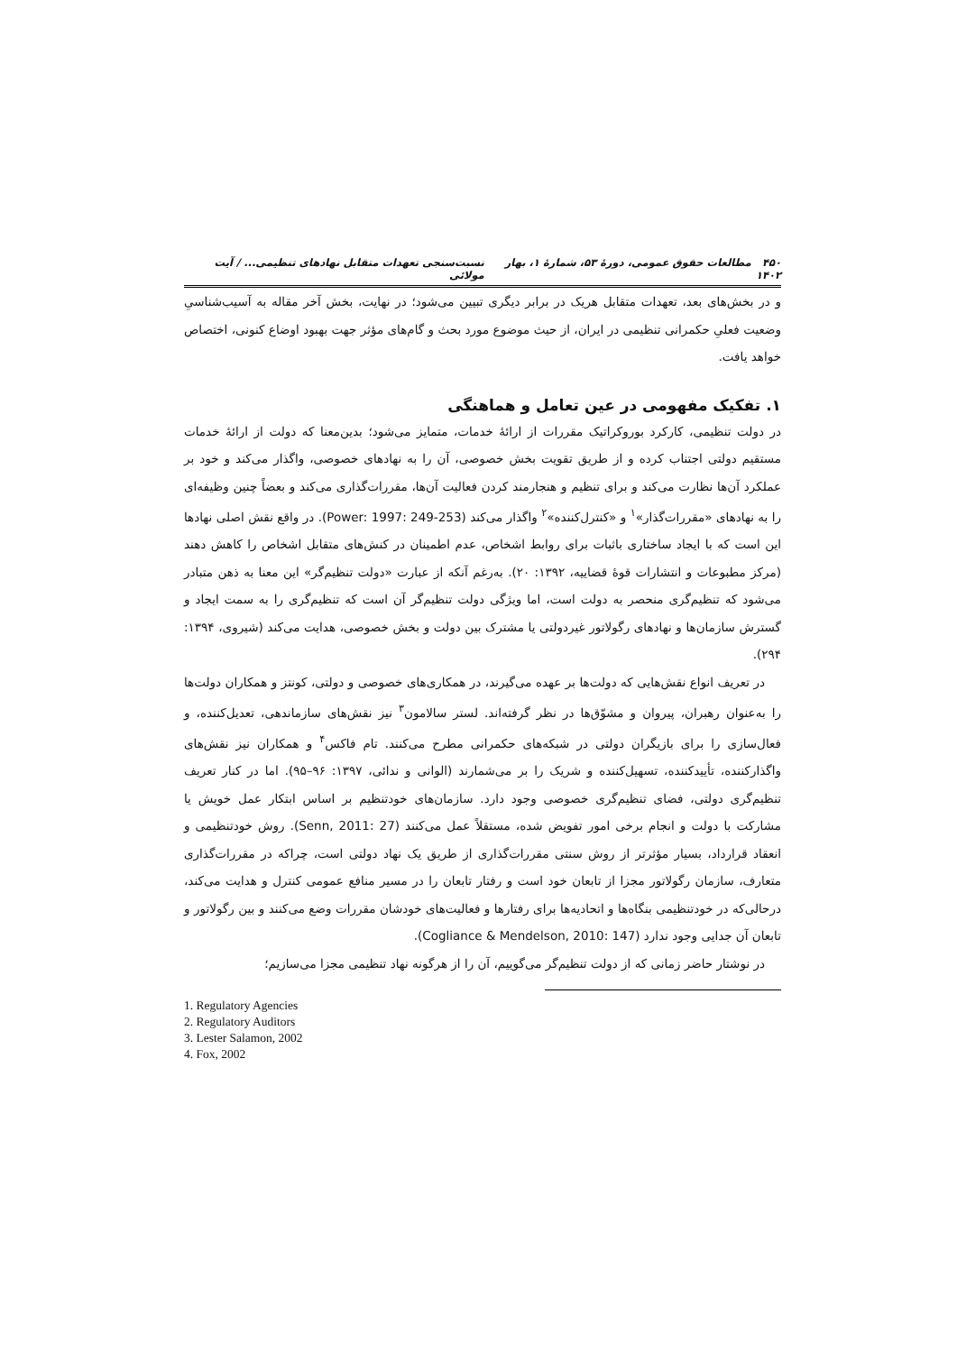۴۵۰ مطالعات حقوق عمومی، دورهٔ ۵۳، شمارهٔ ۱، بهار ۱۴۰۲ نسبت‌سنجی تعهدات متقابل نهادهای تنظیمی... / آیت مولائی
و در بخش‌های بعد، تعهدات متقابل هریک در برابر دیگری تبیین می‌شود؛ در نهایت، بخش آخر مقاله به آسیب‌شناسیِ وضعیت فعلیِ حکمرانی تنظیمی در ایران، از حیث موضوع مورد بحث و گام‌های مؤثر جهت بهبود اوضاع کنونی، اختصاص خواهد یافت.
۱. تفکیک مفهومی در عین تعامل و هماهنگی
در دولت تنظیمی، کارکرد بوروکراتیک مقررات از ارائهٔ خدمات، متمایز می‌شود؛ بدین‌معنا که دولت از ارائهٔ خدمات مستقیم دولتی اجتناب کرده و از طریق تقویت بخش خصوصی، آن را به نهادهای خصوصی، واگذار می‌کند و خود بر عملکرد آن‌ها نظارت می‌کند و برای تنظیم و هنجارمند کردن فعالیت آن‌ها، مقررات‌گذاری می‌کند و بعضاً چنین وظیفه‌ای را به نهادهای «مقررات‌گذار»<sup>۱</sup> و «کنترل‌کننده»<sup>۲</sup> واگذار می‌کند (Power: 1997: 249-253). در واقع نقش اصلی نهادها این است که با ایجاد ساختاری باثبات برای روابط اشخاص، عدم اطمینان در کنش‌های متقابل اشخاص را کاهش دهند (مرکز مطبوعات و انتشارات قوهٔ قضاییه، ۱۳۹۲: ۲۰). به‌رغم آنکه از عبارت «دولت تنظیم‌گر» این معنا به ذهن متبادر می‌شود که تنظیم‌گری منحصر به دولت است، اما ویژگی دولت تنظیم‌گر آن است که تنظیم‌گری را به سمت ایجاد و گسترش سازمان‌ها و نهادهای رگولاتور غیردولتی یا مشترک بین دولت و بخش خصوصی، هدایت می‌کند (شیروی، ۱۳۹۴: ۲۹۴).
در تعریف انواع نقش‌هایی که دولت‌ها بر عهده می‌گیرند، در همکاری‌های خصوصی و دولتی، کونتز و همکاران دولت‌ها را به‌عنوان رهبران، پیروان و مشوّق‌ها در نظر گرفته‌اند. لستر سالامون<sup>۳</sup> نیز نقش‌های سازماندهی، تعدیل‌کننده، و فعال‌سازی را برای بازیگران دولتی در شبکه‌های حکمرانی مطرح می‌کنند. تام فاکس<sup>۴</sup> و همکاران نیز نقش‌های واگذارکننده، تأییدکننده، تسهیل‌کننده و شریک را بر می‌شمارند (الوانی و ندائی، ۱۳۹۷: ۹۶–۹۵). اما در کنار تعریف تنظیم‌گری دولتی، فضای تنظیم‌گری خصوصی وجود دارد. سازمان‌های خودتنظیم بر اساس ابتکار عمل خویش یا مشارکت با دولت و انجام برخی امور تفویض شده، مستقلاً عمل می‌کنند (Senn, 2011: 27). روش خودتنظیمی و انعقاد قرارداد، بسیار مؤثرتر از روش سنتی مقررات‌گذاری از طریق یک نهاد دولتی است، چراکه در مقررات‌گذاری متعارف، سازمان رگولاتور مجزا از تابعان خود است و رفتار تابعان را در مسیر منافع عمومی کنترل و هدایت می‌کند، درحالی‌که در خودتنظیمی بنگاه‌ها و اتحادیه‌ها برای رفتارها و فعالیت‌های خودشان مقررات وضع می‌کنند و بین رگولاتور و تابعان آن جدایی وجود ندارد (Cogliance & Mendelson, 2010: 147).
در نوشتار حاضر زمانی که از دولت تنظیم‌گر می‌گوییم، آن را از هرگونه نهاد تنظیمی مجزا می‌سازیم؛
1. Regulatory Agencies
2. Regulatory Auditors
3. Lester Salamon, 2002
4. Fox, 2002